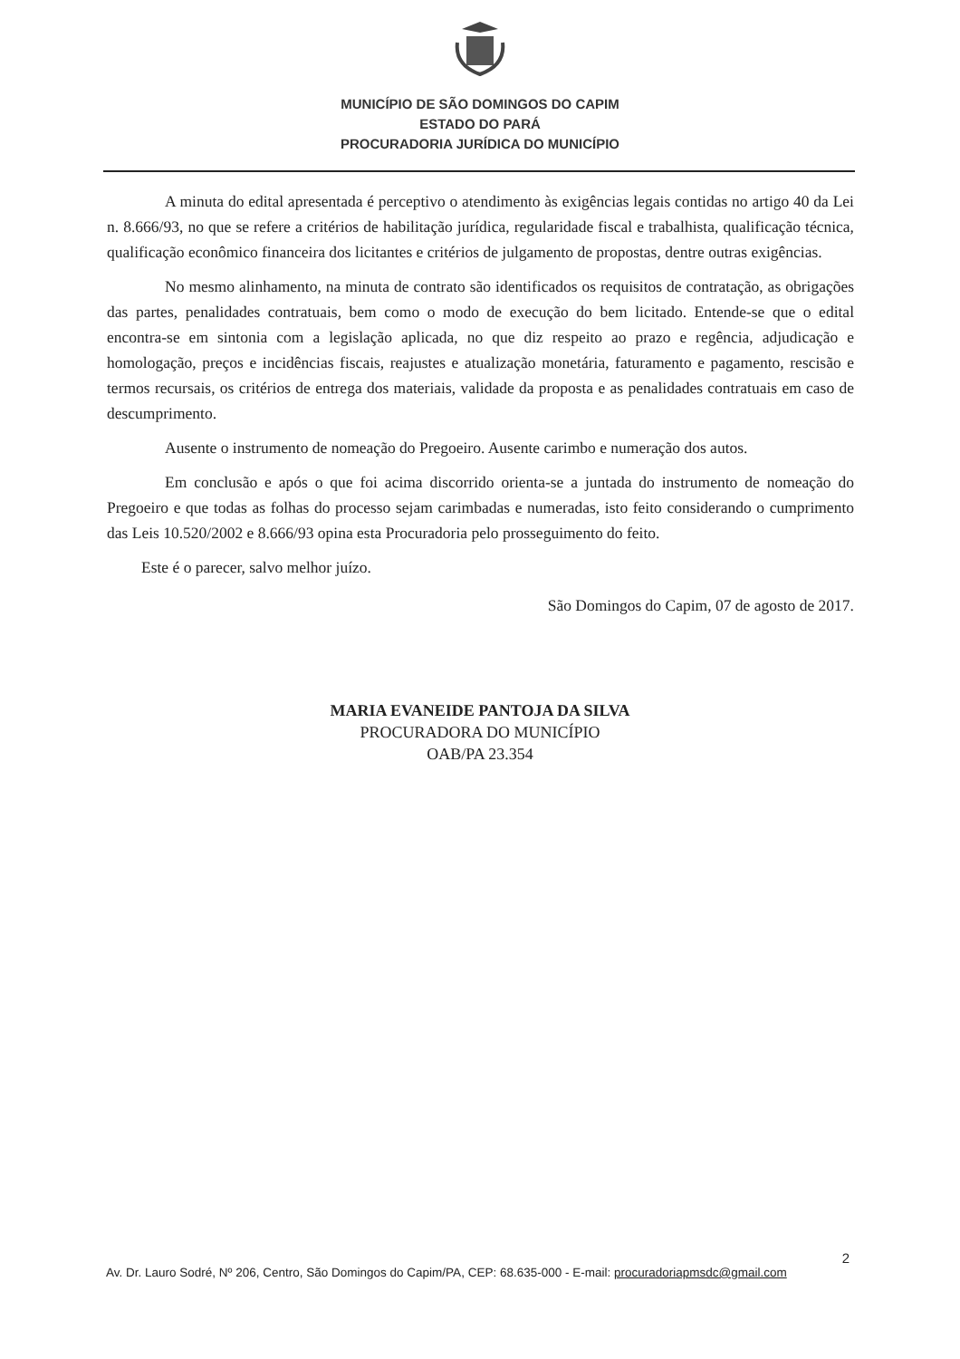MUNICÍPIO DE SÃO DOMINGOS DO CAPIM
ESTADO DO PARÁ
PROCURADORIA JURÍDICA DO MUNICÍPIO
A minuta do edital apresentada é perceptivo o atendimento às exigências legais contidas no artigo 40 da Lei n. 8.666/93, no que se refere a critérios de habilitação jurídica, regularidade fiscal e trabalhista, qualificação técnica, qualificação econômico financeira dos licitantes e critérios de julgamento de propostas, dentre outras exigências.
No mesmo alinhamento, na minuta de contrato são identificados os requisitos de contratação, as obrigações das partes, penalidades contratuais, bem como o modo de execução do bem licitado. Entende-se que o edital encontra-se em sintonia com a legislação aplicada, no que diz respeito ao prazo e regência, adjudicação e homologação, preços e incidências fiscais, reajustes e atualização monetária, faturamento e pagamento, rescisão e termos recursais, os critérios de entrega dos materiais, validade da proposta e as penalidades contratuais em caso de descumprimento.
Ausente o instrumento de nomeação do Pregoeiro. Ausente carimbo e numeração dos autos.
Em conclusão e após o que foi acima discorrido orienta-se a juntada do instrumento de nomeação do Pregoeiro e que todas as folhas do processo sejam carimbadas e numeradas, isto feito considerando o cumprimento das Leis 10.520/2002 e 8.666/93 opina esta Procuradoria pelo prosseguimento do feito.
Este é o parecer, salvo melhor juízo.
São Domingos do Capim, 07 de agosto de 2017.
MARIA EVANEIDE PANTOJA DA SILVA
PROCURADORA DO MUNICÍPIO
OAB/PA 23.354
2
Av. Dr. Lauro Sodré, Nº 206, Centro, São Domingos do Capim/PA, CEP: 68.635-000 - E-mail: procuradoriapmsdc@gmail.com